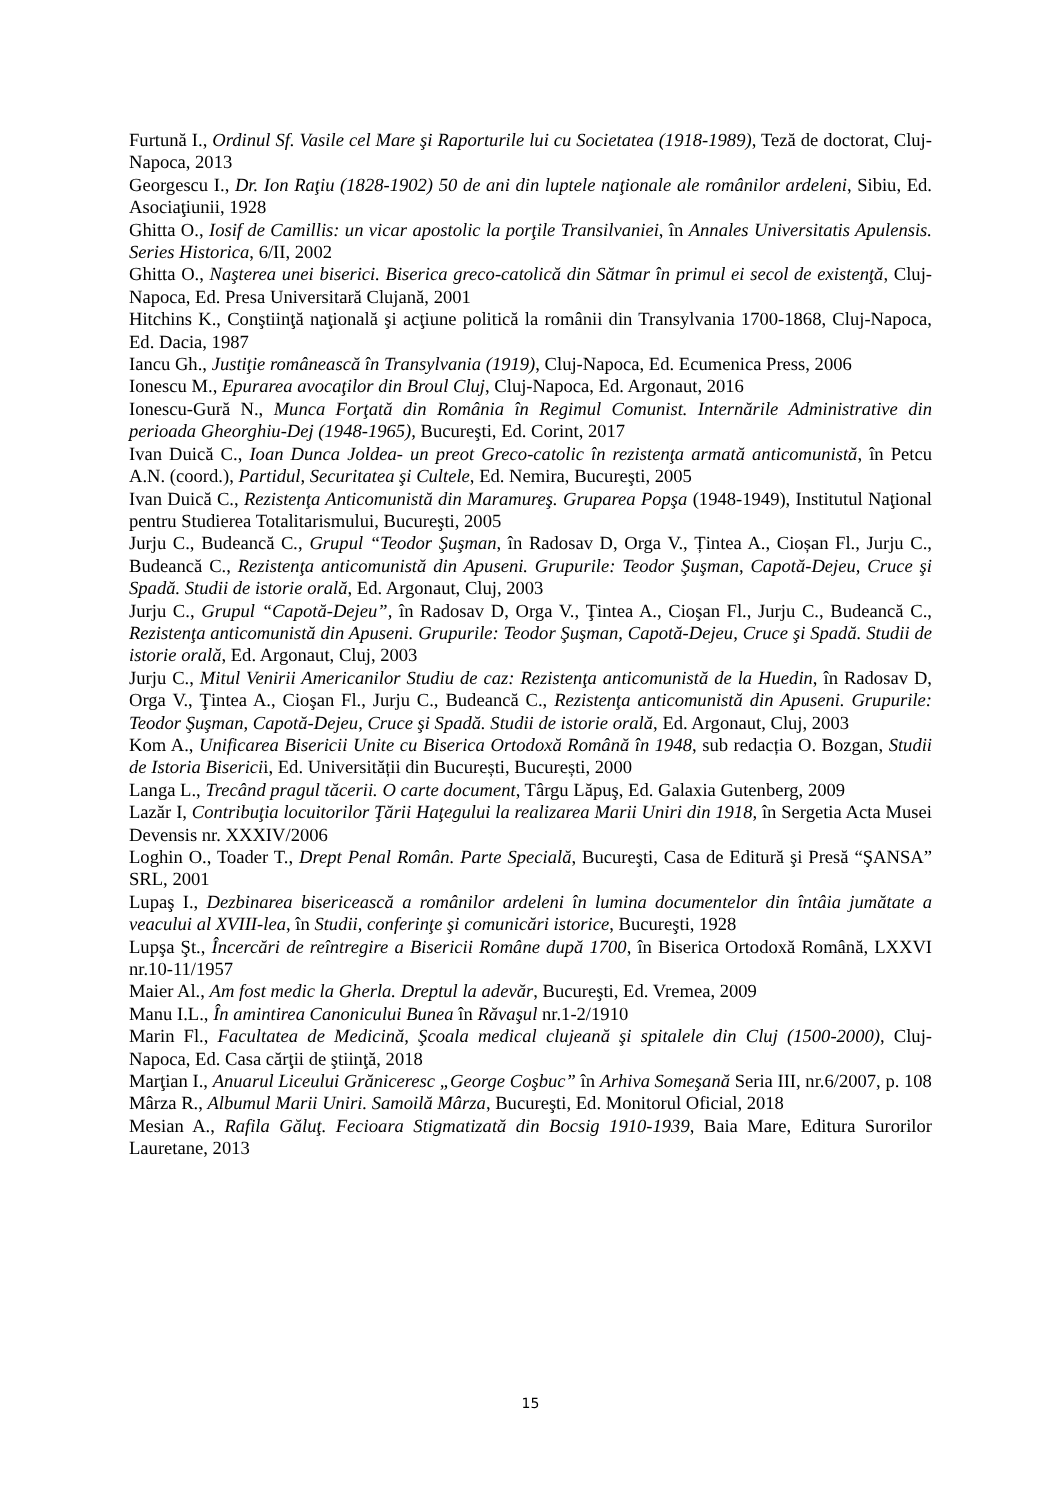Furtună I., Ordinul Sf. Vasile cel Mare şi Raporturile lui cu Societatea (1918-1989), Teză de doctorat, Cluj-Napoca, 2013
Georgescu I., Dr. Ion Raţiu (1828-1902) 50 de ani din luptele naţionale ale românilor ardeleni, Sibiu, Ed. Asociaţiunii, 1928
Ghitta O., Iosif de Camillis: un vicar apostolic la porţile Transilvaniei, în Annales Universitatis Apulensis. Series Historica, 6/II, 2002
Ghitta O., Naşterea unei biserici. Biserica greco-catolică din Sătmar în primul ei secol de existenţă, Cluj-Napoca, Ed. Presa Universitară Clujană, 2001
Hitchins K., Conştiinţă naţională şi acţiune politică la românii din Transylvania 1700-1868, Cluj-Napoca, Ed. Dacia, 1987
Iancu Gh., Justiţie românească în Transylvania (1919), Cluj-Napoca, Ed. Ecumenica Press, 2006
Ionescu M., Epurarea avocaţilor din Broul Cluj, Cluj-Napoca, Ed. Argonaut, 2016
Ionescu-Gură N., Munca Forţată din România în Regimul Comunist. Internările Administrative din perioada Gheorghiu-Dej (1948-1965), Bucureşti, Ed. Corint, 2017
Ivan Duică C., Ioan Dunca Joldea- un preot Greco-catolic în rezistenţa armată anticomunistă, în Petcu A.N. (coord.), Partidul, Securitatea şi Cultele, Ed. Nemira, Bucureşti, 2005
Ivan Duică C., Rezistenţa Anticomunistă din Maramureş. Gruparea Popşa (1948-1949), Institutul Naţional pentru Studierea Totalitarismului, Bucureşti, 2005
Jurju C., Budeancă C., Grupul “Teodor Şuşman, în Radosav D, Orga V., Țintea A., Cioșan Fl., Jurju C., Budeancă C., Rezistenţa anticomunistă din Apuseni. Grupurile: Teodor Şuşman, Capotă-Dejeu, Cruce şi Spadă. Studii de istorie orală, Ed. Argonaut, Cluj, 2003
Jurju C., Grupul “Capotă-Dejeu”, în Radosav D, Orga V., Ţintea A., Cioşan Fl., Jurju C., Budeancă C., Rezistenţa anticomunistă din Apuseni. Grupurile: Teodor Şuşman, Capotă-Dejeu, Cruce şi Spadă. Studii de istorie orală, Ed. Argonaut, Cluj, 2003
Jurju C., Mitul Venirii Americanilor Studiu de caz: Rezistenţa anticomunistă de la Huedin, în Radosav D, Orga V., Ţintea A., Cioşan Fl., Jurju C., Budeancă C., Rezistenţa anticomunistă din Apuseni. Grupurile: Teodor Şuşman, Capotă-Dejeu, Cruce şi Spadă. Studii de istorie orală, Ed. Argonaut, Cluj, 2003
Kom A., Unificarea Bisericii Unite cu Biserica Ortodoxă Română în 1948, sub redacția O. Bozgan, Studii de Istoria Bisericii, Ed. Universității din București, București, 2000
Langa L., Trecând pragul tăcerii. O carte document, Târgu Lăpuş, Ed. Galaxia Gutenberg, 2009
Lazăr I, Contribuţia locuitorilor Ţării Haţegului la realizarea Marii Uniri din 1918, în Sergetia Acta Musei Devensis nr. XXXIV/2006
Loghin O., Toader T., Drept Penal Român. Parte Specială, Bucureşti, Casa de Editură şi Presă “ŞANSA” SRL, 2001
Lupaş I., Dezbinarea bisericească a românilor ardeleni în lumina documentelor din întâia jumătate a veacului al XVIII-lea, în Studii, conferinţe şi comunicări istorice, Bucureşti, 1928
Lupşa Şt., Încercări de reîntregire a Bisericii Române după 1700, în Biserica Ortodoxă Română, LXXVI nr.10-11/1957
Maier Al., Am fost medic la Gherla. Dreptul la adevăr, Bucureşti, Ed. Vremea, 2009
Manu I.L., În amintirea Canonicului Bunea în Răvaşul nr.1-2/1910
Marin Fl., Facultatea de Medicină, Şcoala medical clujeană şi spitalele din Cluj (1500-2000), Cluj-Napoca, Ed. Casa cărţii de ştiinţă, 2018
Marţian I., Anuarul Liceului Grăniceresc „George Coşbuc” în Arhiva Someşană Seria III, nr.6/2007, p. 108
Mârza R., Albumul Marii Uniri. Samoilă Mârza, Bucureşti, Ed. Monitorul Oficial, 2018
Mesian A., Rafila Găluţ. Fecioara Stigmatizată din Bocsig 1910-1939, Baia Mare, Editura Surorilor Lauretane, 2013
15